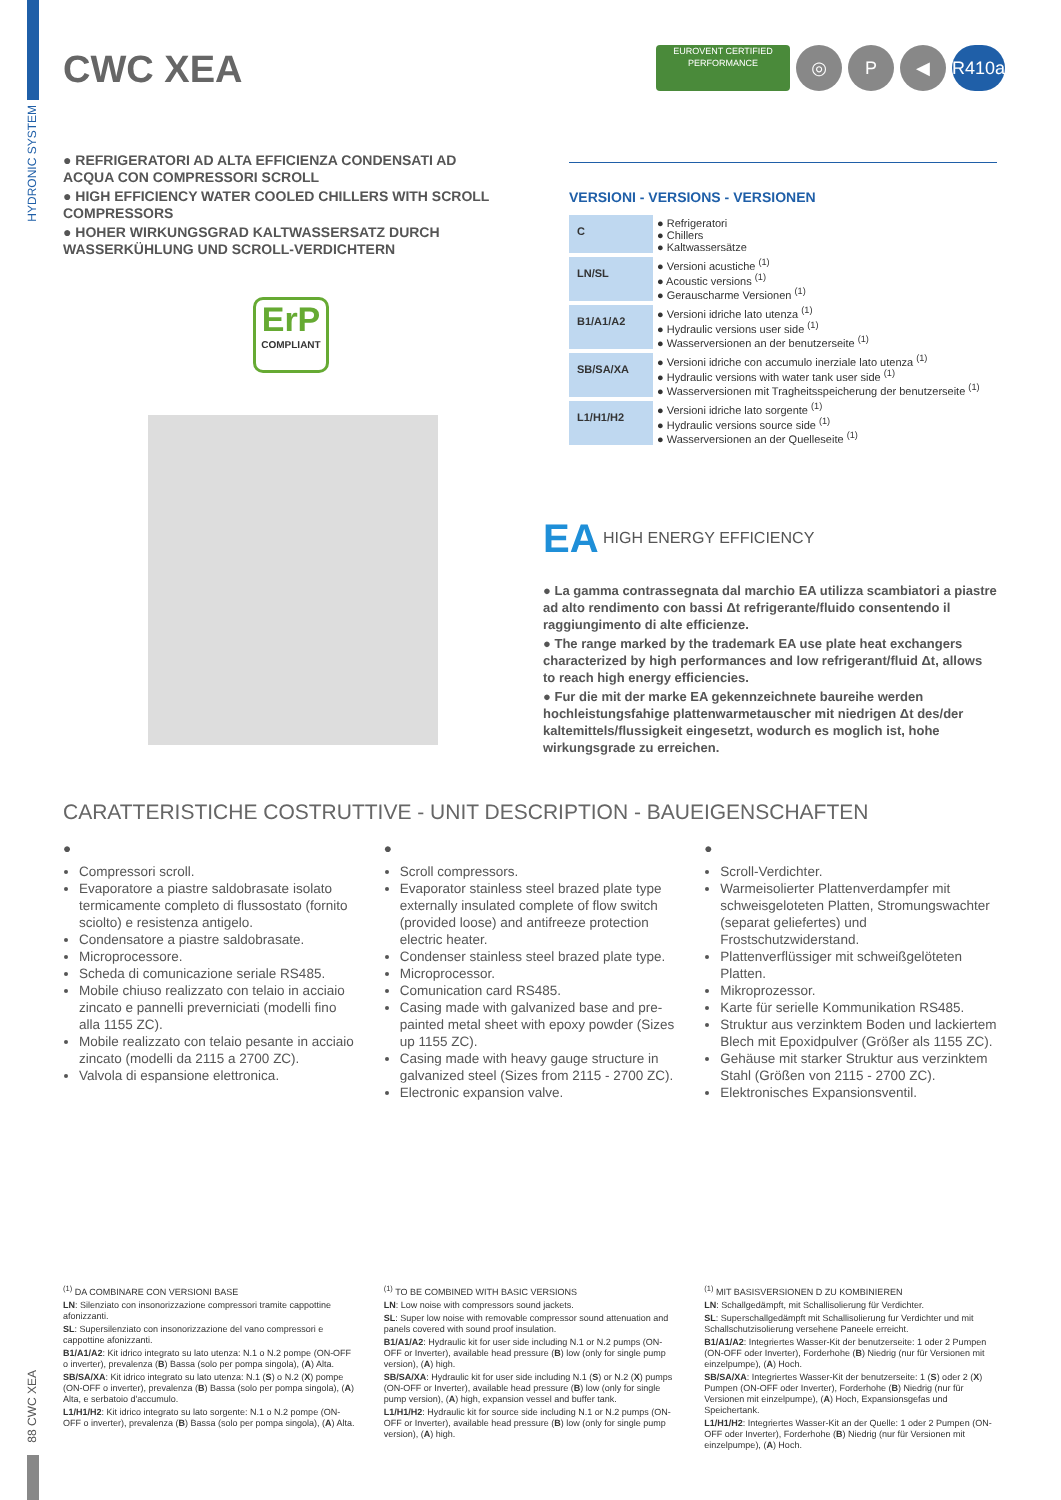HYDRONIC SYSTEM
88 CWC XEA
CWC XEA
EUROVENT CERTIFIED PERFORMANCE
◎ P ◀ R410a
● REFRIGERATORI AD ALTA EFFICIENZA CONDENSATI AD ACQUA CON COMPRESSORI SCROLL
● HIGH EFFICIENCY WATER COOLED CHILLERS WITH SCROLL COMPRESSORS
● HOHER WIRKUNGSGRAD KALTWASSERSATZ DURCH WASSERKÜHLUNG UND SCROLL-VERDICHTERN
ErP
COMPLIANT
VERSIONI - VERSIONS - VERSIONEN
| C | ● Refrigeratori ● Chillers ● Kaltwassersätze |
| LN/SL | ● Versioni acustiche <sup>(1)</sup> ● Acoustic versions <sup>(1)</sup> ● Gerauscharme Versionen <sup>(1)</sup> |
| B1/A1/A2 | ● Versioni idriche lato utenza <sup>(1)</sup> ● Hydraulic versions user side <sup>(1)</sup> ● Wasserversionen an der benutzerseite <sup>(1)</sup> |
| SB/SA/XA | ● Versioni idriche con accumulo inerziale lato utenza <sup>(1)</sup> ● Hydraulic versions with water tank user side <sup>(1)</sup> ● Wasserversionen mit Tragheitsspeicherung der benutzerseite <sup>(1)</sup> |
| L1/H1/H2 | ● Versioni idriche lato sorgente <sup>(1)</sup> ● Hydraulic versions source side <sup>(1)</sup> ● Wasserversionen an der Quelleseite <sup>(1)</sup> |
EA HIGH ENERGY EFFICIENCY
● La gamma contrassegnata dal marchio EA utilizza scambiatori a piastre ad alto rendimento con bassi Δt refrigerante/fluido consentendo il raggiungimento di alte efficienze.
● The range marked by the trademark EA use plate heat exchangers characterized by high performances and low refrigerant/fluid Δt, allows to reach high energy efficiencies.
● Fur die mit der marke EA gekennzeichnete baureihe werden hochleistungsfahige plattenwarmetauscher mit niedrigen Δt des/der kaltemittels/flussigkeit eingesetzt, wodurch es moglich ist, hohe wirkungsgrade zu erreichen.
CARATTERISTICHE COSTRUTTIVE - UNIT DESCRIPTION - BAUEIGENSCHAFTEN
●
Compressori scroll.
Evaporatore a piastre saldobrasate isolato termicamente completo di flussostato (fornito sciolto) e resistenza antigelo.
Condensatore a piastre saldobrasate.
Microprocessore.
Scheda di comunicazione seriale RS485.
Mobile chiuso realizzato con telaio in acciaio zincato e pannelli preverniciati (modelli fino alla 1155 ZC).
Mobile realizzato con telaio pesante in acciaio zincato (modelli da 2115 a 2700 ZC).
Valvola di espansione elettronica.
●
Scroll compressors.
Evaporator stainless steel brazed plate type externally insulated complete of flow switch (provided loose) and antifreeze protection electric heater.
Condenser stainless steel brazed plate type.
Microprocessor.
Comunication card RS485.
Casing made with galvanized base and pre-painted metal sheet with epoxy powder (Sizes up 1155 ZC).
Casing made with heavy gauge structure in galvanized steel (Sizes from 2115 - 2700 ZC).
Electronic expansion valve.
●
Scroll-Verdichter.
Warmeisolierter Plattenverdampfer mit schweisgeloteten Platten, Stromungswachter (separat geliefertes) und Frostschutzwiderstand.
Plattenverflüssiger mit schweißgelöteten Platten.
Mikroprozessor.
Karte für serielle Kommunikation RS485.
Struktur aus verzinktem Boden und lackiertem Blech mit Epoxidpulver (Größer als 1155 ZC).
Gehäuse mit starker Struktur aus verzinktem Stahl (Größen von 2115 - 2700 ZC).
Elektronisches Expansionsventil.
<sup>(1)</sup> DA COMBINARE CON VERSIONI BASE
LN: Silenziato con insonorizzazione compressori tramite cappottine afonizzanti.
SL: Supersilenziato con insonorizzazione del vano compressori e cappottine afonizzanti.
B1/A1/A2: Kit idrico integrato su lato utenza: N.1 o N.2 pompe (ON-OFF o inverter), prevalenza (B) Bassa (solo per pompa singola), (A) Alta.
SB/SA/XA: Kit idrico integrato su lato utenza: N.1 (S) o N.2 (X) pompe (ON-OFF o inverter), prevalenza (B) Bassa (solo per pompa singola), (A) Alta, e serbatoio d'accumulo.
L1/H1/H2: Kit idrico integrato su lato sorgente: N.1 o N.2 pompe (ON-OFF o inverter), prevalenza (B) Bassa (solo per pompa singola), (A) Alta.
<sup>(1)</sup> TO BE COMBINED WITH BASIC VERSIONS
LN: Low noise with compressors sound jackets.
SL: Super low noise with removable compressor sound attenuation and panels covered with sound proof insulation.
B1/A1/A2: Hydraulic kit for user side including N.1 or N.2 pumps (ON-OFF or Inverter), available head pressure (B) low (only for single pump version), (A) high.
SB/SA/XA: Hydraulic kit for user side including N.1 (S) or N.2 (X) pumps (ON-OFF or Inverter), available head pressure (B) low (only for single pump version), (A) high, expansion vessel and buffer tank.
L1/H1/H2: Hydraulic kit for source side including N.1 or N.2 pumps (ON-OFF or Inverter), available head pressure (B) low (only for single pump version), (A) high.
<sup>(1)</sup> MIT BASISVERSIONEN D ZU KOMBINIEREN
LN: Schallgedämpft, mit Schallisolierung für Verdichter.
SL: Superschallgedämpft mit Schallisolierung fur Verdichter und mit Schallschutzisolierung versehene Paneele erreicht.
B1/A1/A2: Integriertes Wasser-Kit der benutzerseite: 1 oder 2 Pumpen (ON-OFF oder Inverter), Forderhohe (B) Niedrig (nur für Versionen mit einzelpumpe), (A) Hoch.
SB/SA/XA: Integriertes Wasser-Kit der benutzerseite: 1 (S) oder 2 (X) Pumpen (ON-OFF oder Inverter), Forderhohe (B) Niedrig (nur für Versionen mit einzelpumpe), (A) Hoch, Expansionsgefas und Speichertank.
L1/H1/H2: Integriertes Wasser-Kit an der Quelle: 1 oder 2 Pumpen (ON-OFF oder Inverter), Forderhohe (B) Niedrig (nur für Versionen mit einzelpumpe), (A) Hoch.